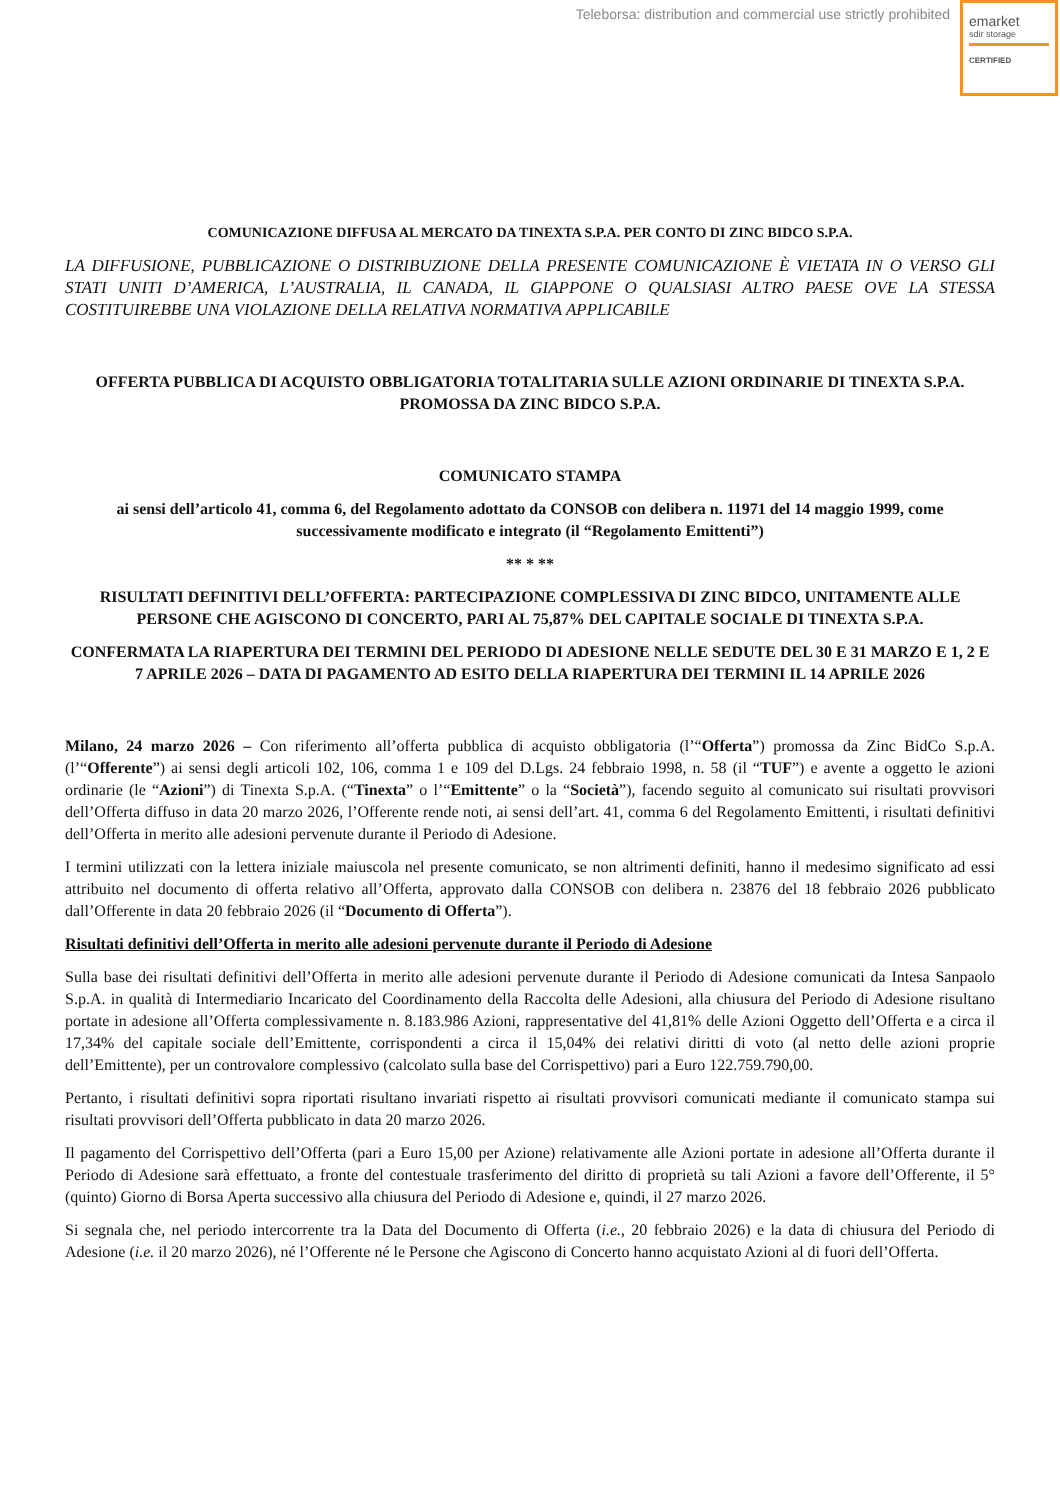Teleborsa: distribution and commercial use strictly prohibited
emarket
sdir storage
CERTIFIED
COMUNICAZIONE DIFFUSA AL MERCATO DA TINEXTA S.P.A. PER CONTO DI ZINC BIDCO S.P.A.
LA DIFFUSIONE, PUBBLICAZIONE O DISTRIBUZIONE DELLA PRESENTE COMUNICAZIONE È VIETATA IN O VERSO GLI STATI UNITI D’AMERICA, L’AUSTRALIA, IL CANADA, IL GIAPPONE O QUALSIASI ALTRO PAESE OVE LA STESSA COSTITUIREBBE UNA VIOLAZIONE DELLA RELATIVA NORMATIVA APPLICABILE
OFFERTA PUBBLICA DI ACQUISTO OBBLIGATORIA TOTALITARIA SULLE AZIONI ORDINARIE DI TINEXTA S.P.A. PROMOSSA DA ZINC BIDCO S.P.A.
COMUNICATO STAMPA
ai sensi dell’articolo 41, comma 6, del Regolamento adottato da CONSOB con delibera n. 11971 del 14 maggio 1999, come successivamente modificato e integrato (il “Regolamento Emittenti”)
** * **
RISULTATI DEFINITIVI DELL’OFFERTA: PARTECIPAZIONE COMPLESSIVA DI ZINC BIDCO, UNITAMENTE ALLE PERSONE CHE AGISCONO DI CONCERTO, PARI AL 75,87% DEL CAPITALE SOCIALE DI TINEXTA S.P.A.
CONFERMATA LA RIAPERTURA DEI TERMINI DEL PERIODO DI ADESIONE NELLE SEDUTE DEL 30 E 31 MARZO E 1, 2 E 7 APRILE 2026 – DATA DI PAGAMENTO AD ESITO DELLA RIAPERTURA DEI TERMINI IL 14 APRILE 2026
Milano, 24 marzo 2026 – Con riferimento all’offerta pubblica di acquisto obbligatoria (l’“Offerta”) promossa da Zinc BidCo S.p.A. (l’“Offerente”) ai sensi degli articoli 102, 106, comma 1 e 109 del D.Lgs. 24 febbraio 1998, n. 58 (il “TUF”) e avente a oggetto le azioni ordinarie (le “Azioni”) di Tinexta S.p.A. (“Tinexta” o l’“Emittente” o la “Società”), facendo seguito al comunicato sui risultati provvisori dell’Offerta diffuso in data 20 marzo 2026, l’Offerente rende noti, ai sensi dell’art. 41, comma 6 del Regolamento Emittenti, i risultati definitivi dell’Offerta in merito alle adesioni pervenute durante il Periodo di Adesione.
I termini utilizzati con la lettera iniziale maiuscola nel presente comunicato, se non altrimenti definiti, hanno il medesimo significato ad essi attribuito nel documento di offerta relativo all’Offerta, approvato dalla CONSOB con delibera n. 23876 del 18 febbraio 2026 pubblicato dall’Offerente in data 20 febbraio 2026 (il “Documento di Offerta”).
Risultati definitivi dell’Offerta in merito alle adesioni pervenute durante il Periodo di Adesione
Sulla base dei risultati definitivi dell’Offerta in merito alle adesioni pervenute durante il Periodo di Adesione comunicati da Intesa Sanpaolo S.p.A. in qualità di Intermediario Incaricato del Coordinamento della Raccolta delle Adesioni, alla chiusura del Periodo di Adesione risultano portate in adesione all’Offerta complessivamente n. 8.183.986 Azioni, rappresentative del 41,81% delle Azioni Oggetto dell’Offerta e a circa il 17,34% del capitale sociale dell’Emittente, corrispondenti a circa il 15,04% dei relativi diritti di voto (al netto delle azioni proprie dell’Emittente), per un controvalore complessivo (calcolato sulla base del Corrispettivo) pari a Euro 122.759.790,00.
Pertanto, i risultati definitivi sopra riportati risultano invariati rispetto ai risultati provvisori comunicati mediante il comunicato stampa sui risultati provvisori dell’Offerta pubblicato in data 20 marzo 2026.
Il pagamento del Corrispettivo dell’Offerta (pari a Euro 15,00 per Azione) relativamente alle Azioni portate in adesione all’Offerta durante il Periodo di Adesione sarà effettuato, a fronte del contestuale trasferimento del diritto di proprietà su tali Azioni a favore dell’Offerente, il 5° (quinto) Giorno di Borsa Aperta successivo alla chiusura del Periodo di Adesione e, quindi, il 27 marzo 2026.
Si segnala che, nel periodo intercorrente tra la Data del Documento di Offerta (i.e., 20 febbraio 2026) e la data di chiusura del Periodo di Adesione (i.e. il 20 marzo 2026), né l’Offerente né le Persone che Agiscono di Concerto hanno acquistato Azioni al di fuori dell’Offerta.